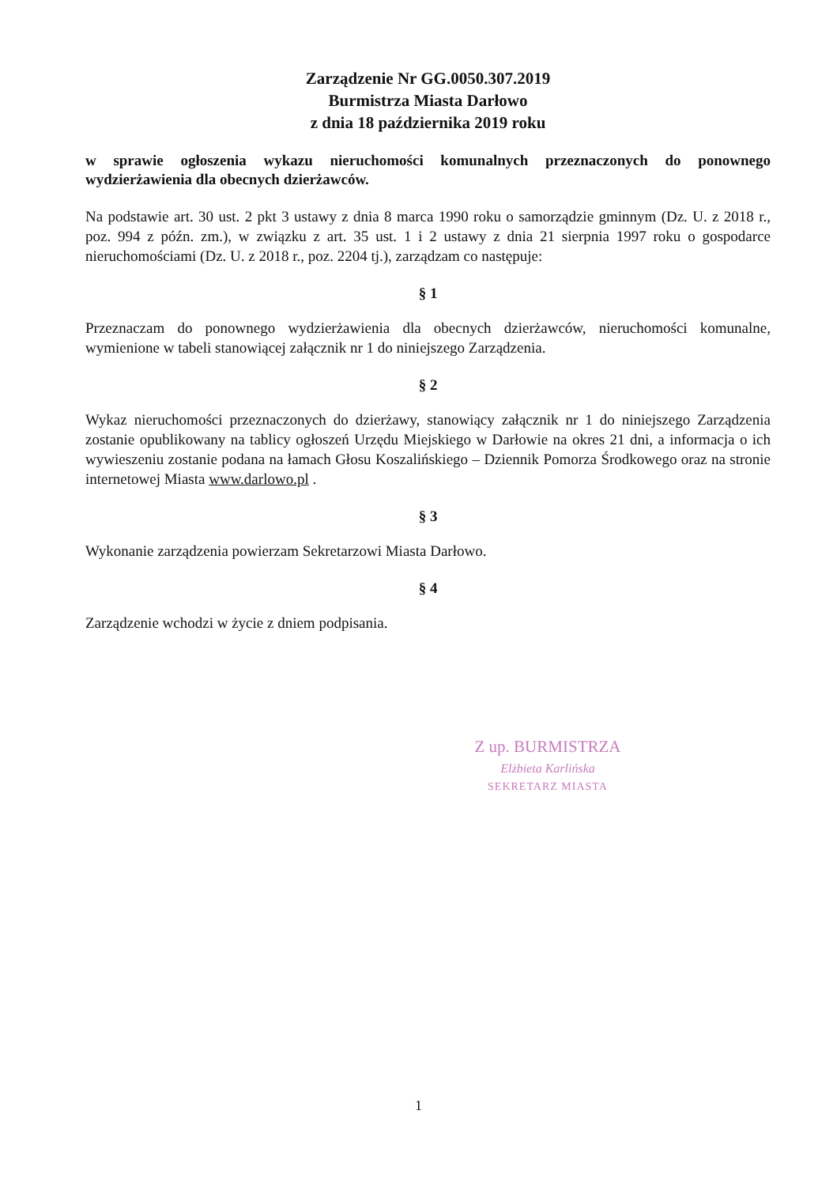Zarządzenie Nr GG.0050.307.2019
Burmistrza Miasta Darłowo
z dnia 18 października 2019 roku
w sprawie ogłoszenia wykazu nieruchomości komunalnych przeznaczonych do ponownego wydzierżawienia dla obecnych dzierżawców.
Na podstawie art. 30 ust. 2 pkt 3 ustawy z dnia 8 marca 1990 roku o samorządzie gminnym (Dz. U. z 2018 r., poz. 994 z późn. zm.), w związku z art. 35 ust. 1 i 2 ustawy z dnia 21 sierpnia 1997 roku o gospodarce nieruchomościami (Dz. U. z 2018 r., poz. 2204 tj.), zarządzam co następuje:
§ 1
Przeznaczam do ponownego wydzierżawienia dla obecnych dzierżawców, nieruchomości komunalne, wymienione w tabeli stanowiącej załącznik nr 1 do niniejszego Zarządzenia.
§ 2
Wykaz nieruchomości przeznaczonych do dzierżawy, stanowiący załącznik nr 1 do niniejszego Zarządzenia zostanie opublikowany na tablicy ogłoszeń Urzędu Miejskiego w Darłowie na okres 21 dni, a informacja o ich wywieszeniu zostanie podana na łamach Głosu Koszalińskiego – Dziennik Pomorza Środkowego oraz na stronie internetowej Miasta www.darlowo.pl .
§ 3
Wykonanie zarządzenia powierzam Sekretarzowi Miasta Darłowo.
§ 4
Zarządzenie wchodzi w życie z dniem podpisania.
Z up. BURMISTRZA
Elżbieta Karlińska
SEKRETARZ MIASTA
1